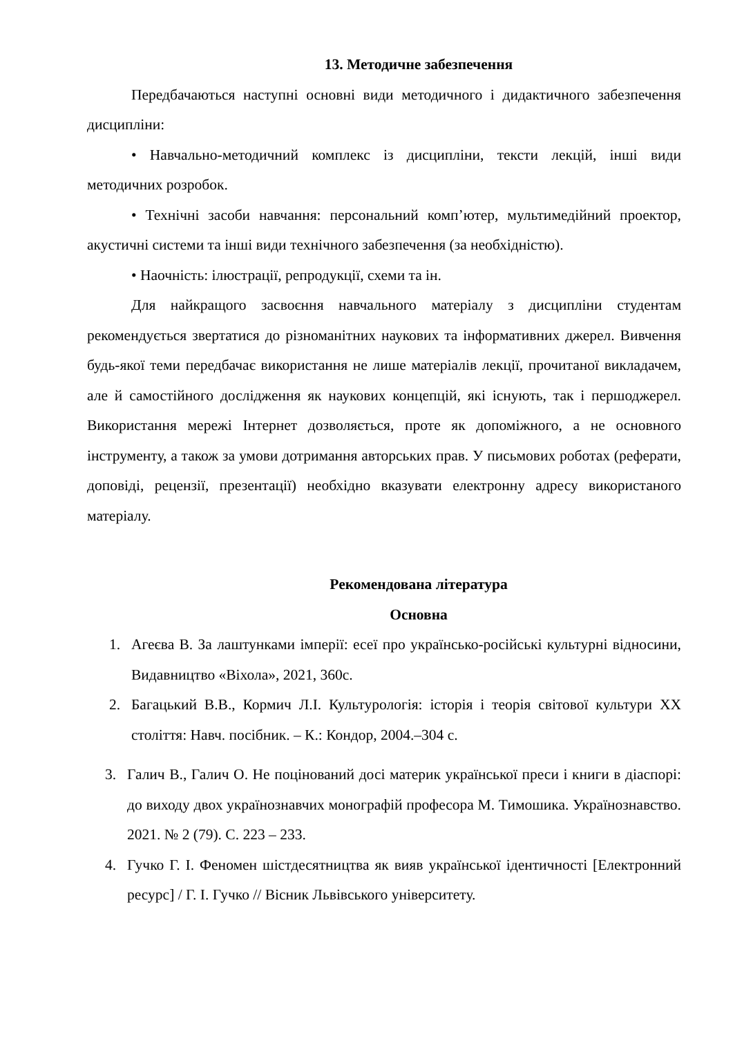13. Методичне забезпечення
Передбачаються наступні основні види методичного і дидактичного забезпечення дисципліни:
• Навчально-методичний комплекс із дисципліни, тексти лекцій, інші види методичних розробок.
• Технічні засоби навчання: персональний комп’ютер, мультимедійний проектор, акустичні системи та інші види технічного забезпечення (за необхідністю).
• Наочність: ілюстрації, репродукції, схеми та ін.
Для найкращого засвоєння навчального матеріалу з дисципліни студентам рекомендується звертатися до різноманітних наукових та інформативних джерел. Вивчення будь-якої теми передбачає використання не лише матеріалів лекції, прочитаної викладачем, але й самостійного дослідження як наукових концепцій, які існують, так і першоджерел. Використання мережі Інтернет дозволяється, проте як допоміжного, а не основного інструменту, а також за умови дотримання авторських прав. У письмових роботах (реферати, доповіді, рецензії, презентації) необхідно вказувати електронну адресу використаного матеріалу.
Рекомендована література
Основна
1. Агеєва В. За лаштунками імперії: есеї про українсько-російські культурні відносини, Видавництво «Віхола», 2021, 360с.
2. Багацький В.В., Кормич Л.І. Культурологія: історія і теорія світової культури ХХ століття: Навч. посібник. – К.: Кондор, 2004.–304 с.
3. Галич В., Галич О. Не поцінований досі материк української преси і книги в діаспорі: до виходу двох україно­знавчих монографій професора М. Тимошика. Українознавство. 2021. № 2 (79). С. 223 – 233.
4. Гучко Г. І. Феномен шістдесятництва як вияв української ідентичності [Електронний ресурс] / Г. І. Гучко // Вісник Львівського університету.